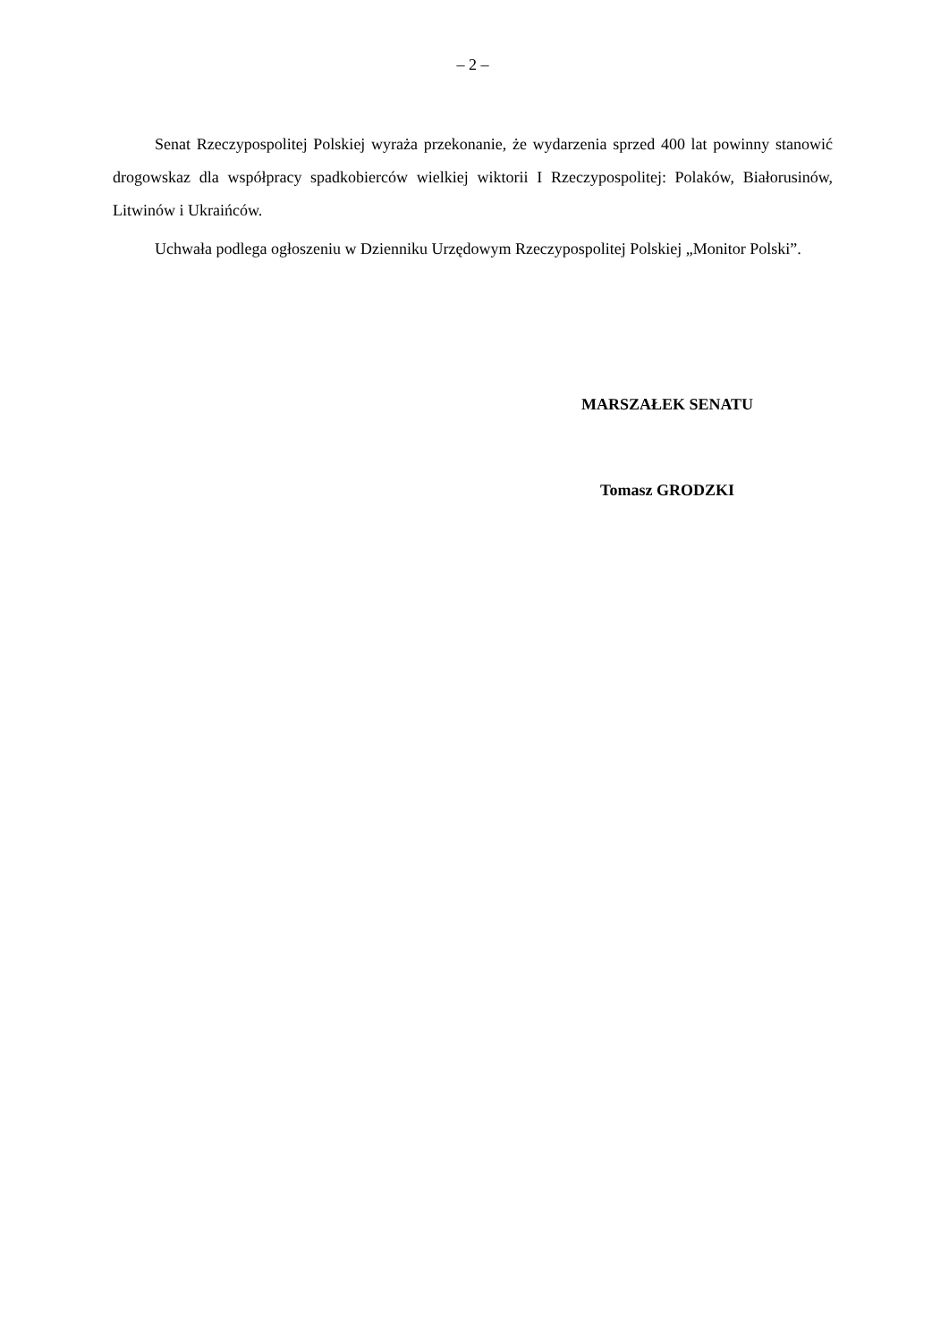– 2 –
Senat Rzeczypospolitej Polskiej wyraża przekonanie, że wydarzenia sprzed 400 lat powinny stanowić drogowskaz dla współpracy spadkobierców wielkiej wiktorii I Rzeczypospolitej: Polaków, Białorusinów, Litwinów i Ukraińców.
Uchwała podlega ogłoszeniu w Dzienniku Urzędowym Rzeczypospolitej Polskiej „Monitor Polski”.
MARSZAŁEK SENATU
Tomasz GRODZKI